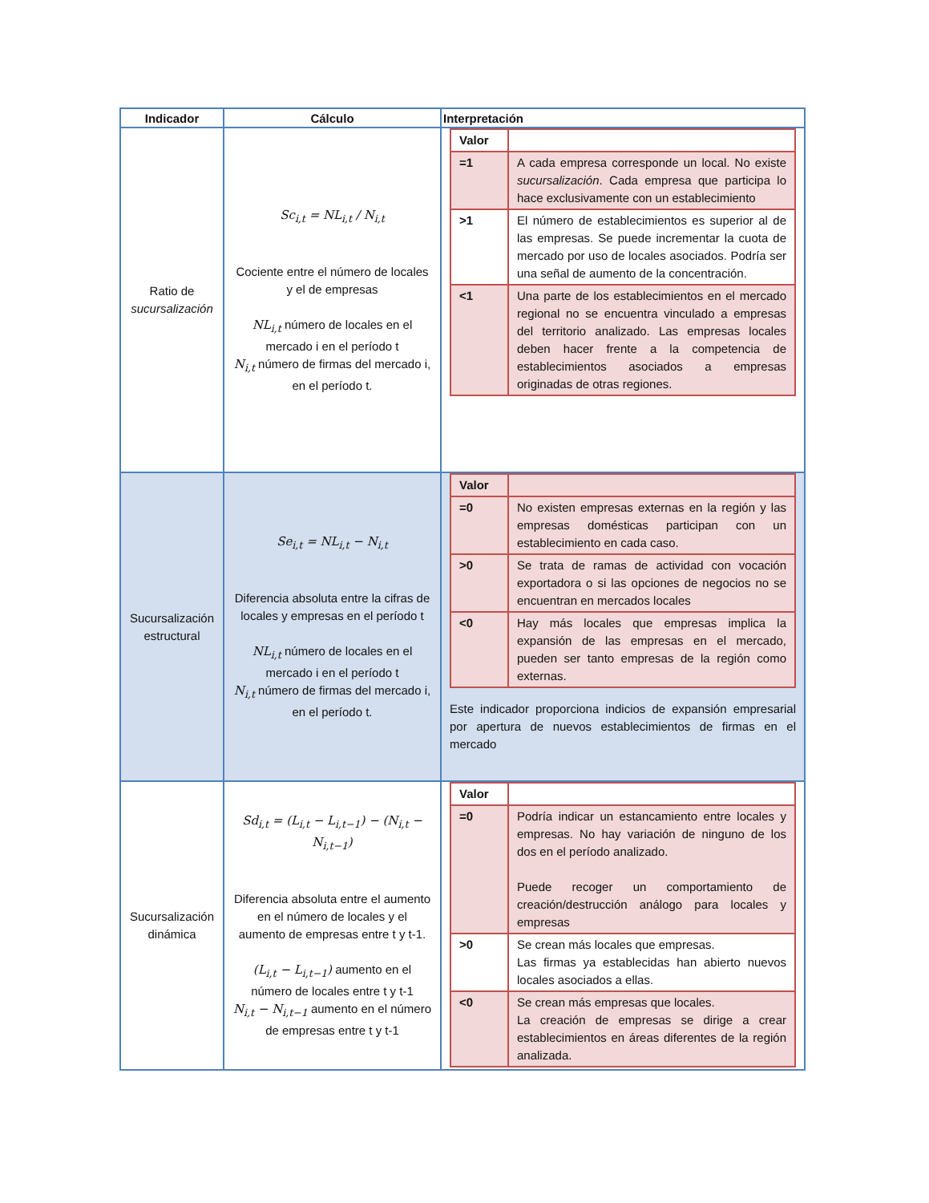| Indicador | Cálculo | Interpretación |
| --- | --- | --- |
| Ratio de sucursalización | Sc<sub>i,t</sub> = NL<sub>i,t</sub> / N<sub>i,t</sub> Cociente entre el número de locales y el de empresas NL<sub>i,t</sub> número de locales en el mercado i en el período t N<sub>i,t</sub> número de firmas del mercado i, en el período t. | / Valor / / / =1 / A cada empresa corresponde un local. No existe sucursalización . Cada empresa que participa lo hace exclusivamente con un establecimiento / / >1 / El número de establecimientos es superior al de las empresas. Se puede incrementar la cuota de mercado por uso de locales asociados. Podría ser una señal de aumento de la concentración. / / <1 / Una parte de los establecimientos en el mercado regional no se encuentra vinculado a empresas del territorio analizado. Las empresas locales deben hacer frente a la competencia de establecimientos asociados a empresas originadas de otras regiones. / |
| Sucursalización estructural | Se<sub>i,t</sub> = NL<sub>i,t</sub> − N<sub>i,t</sub> Diferencia absoluta entre la cifras de locales y empresas en el período t NL<sub>i,t</sub> número de locales en el mercado i en el período t N<sub>i,t</sub> número de firmas del mercado i, en el período t. | / Valor / / / =0 / No existen empresas externas en la región y las empresas domésticas participan con un establecimiento en cada caso. / / >0 / Se trata de ramas de actividad con vocación exportadora o si las opciones de negocios no se encuentran en mercados locales / / <0 / Hay más locales que empresas implica la expansión de las empresas en el mercado, pueden ser tanto empresas de la región como externas. / Este indicador proporciona indicios de expansión empresarial por apertura de nuevos establecimientos de firmas en el mercado |
| Sucursalización dinámica | Sd<sub>i,t</sub> = (L<sub>i,t</sub> − L<sub>i,t−1</sub>) − (N<sub>i,t</sub> − N<sub>i,t−1</sub>) Diferencia absoluta entre el aumento en el número de locales y el aumento de empresas entre t y t-1. (L<sub>i,t</sub> − L<sub>i,t−1</sub>) aumento en el número de locales entre t y t-1 N<sub>i,t</sub> − N<sub>i,t−1</sub> aumento en el número de empresas entre t y t-1 | / Valor / / / =0 / Podría indicar un estancamiento entre locales y empresas. No hay variación de ninguno de los dos en el período analizado. Puede recoger un comportamiento de creación/destrucción análogo para locales y empresas / / >0 / Se crean más locales que empresas. Las firmas ya establecidas han abierto nuevos locales asociados a ellas. / / <0 / Se crean más empresas que locales. La creación de empresas se dirige a crear establecimientos en áreas diferentes de la región analizada. / |